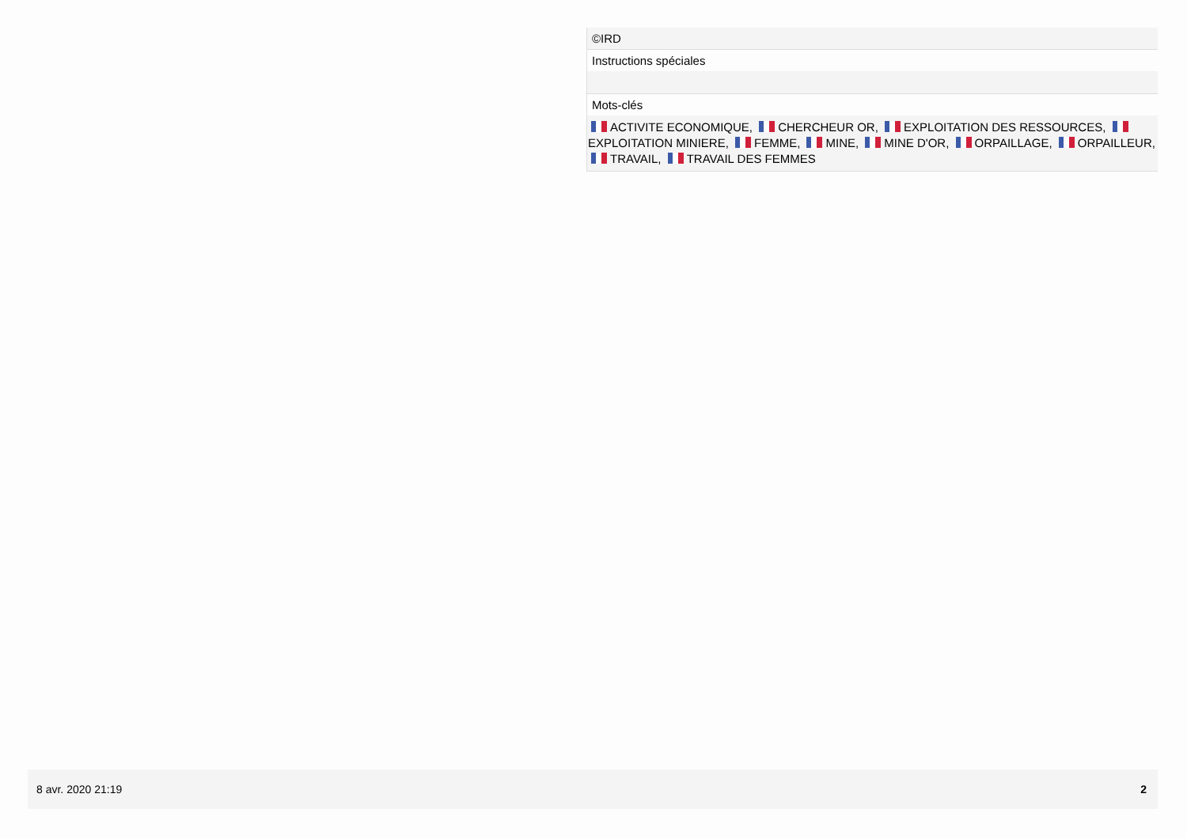©IRD
Instructions spéciales
Mots-clés
ACTIVITE ECONOMIQUE, CHERCHEUR OR, EXPLOITATION DES RESSOURCES, EXPLOITATION MINIERE, FEMME, MINE, MINE D'OR, ORPAILLAGE, ORPAILLEUR, TRAVAIL, TRAVAIL DES FEMMES
8 avr. 2020 21:19 2